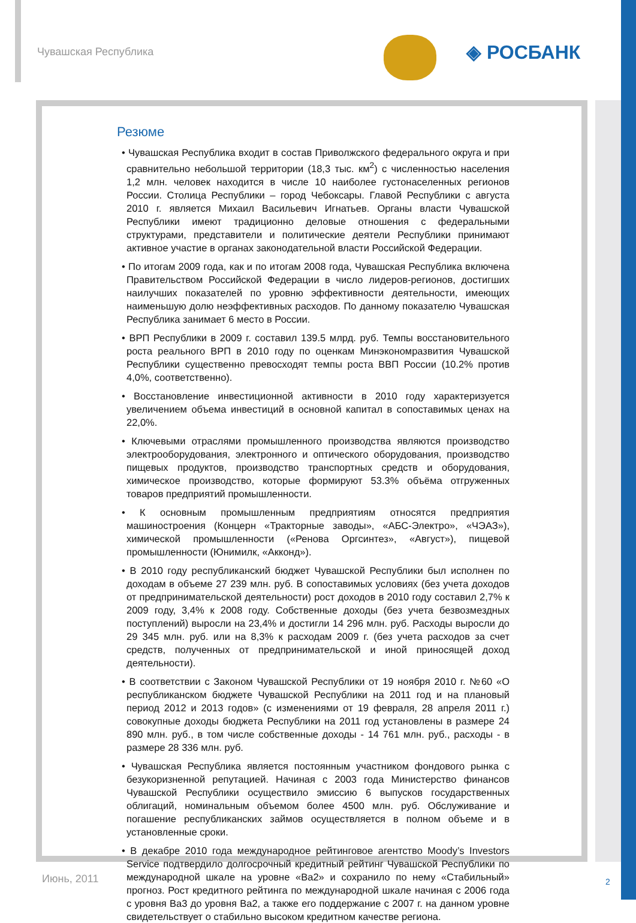Чувашская Республика ◈ РОСБАНК
Резюме
• Чувашская Республика входит в состав Приволжского федерального округа и при сравнительно небольшой территории (18,3 тыс. км<sup>2</sup>) с численностью населения 1,2 млн. человек находится в числе 10 наиболее густонаселенных регионов России. Столица Республики – город Чебоксары. Главой Республики с августа 2010 г. является Михаил Васильевич Игнатьев. Органы власти Чувашской Республики имеют традиционно деловые отношения с федеральными структурами, представители и политические деятели Республики принимают активное участие в органах законодательной власти Российской Федерации.
• По итогам 2009 года, как и по итогам 2008 года, Чувашская Республика включена Правительством Российской Федерации в число лидеров-регионов, достигших наилучших показателей по уровню эффективности деятельности, имеющих наименьшую долю неэффективных расходов. По данному показателю Чувашская Республика занимает 6 место в России.
• ВРП Республики в 2009 г. составил 139.5 млрд. руб. Темпы восстановительного роста реального ВРП в 2010 году по оценкам Минэкономразвития Чувашской Республики существенно превосходят темпы роста ВВП России (10.2% против 4,0%, соответственно).
• Восстановление инвестиционной активности в 2010 году характеризуется увеличением объема инвестиций в основной капитал в сопоставимых ценах на 22,0%.
• Ключевыми отраслями промышленного производства являются производство электрооборудования, электронного и оптического оборудования, производство пищевых продуктов, производство транспортных средств и оборудования, химическое производство, которые формируют 53.3% объёма отгруженных товаров предприятий промышленности.
• К основным промышленным предприятиям относятся предприятия машиностроения (Концерн «Тракторные заводы», «АБС-Электро», «ЧЭАЗ»), химической промышленности («Ренова Оргсинтез», «Август»), пищевой промышленности (Юнимилк, «Акконд»).
• В 2010 году республиканский бюджет Чувашской Республики был исполнен по доходам в объеме 27 239 млн. руб. В сопоставимых условиях (без учета доходов от предпринимательской деятельности) рост доходов в 2010 году составил 2,7% к 2009 году, 3,4% к 2008 году. Собственные доходы (без учета безвозмездных поступлений) выросли на 23,4% и достигли 14 296 млн. руб. Расходы выросли до 29 345 млн. руб. или на 8,3% к расходам 2009 г. (без учета расходов за счет средств, полученных от предпринимательской и иной приносящей доход деятельности).
• В соответствии с Законом Чувашской Республики от 19 ноября 2010 г. №60 «О республиканском бюджете Чувашской Республики на 2011 год и на плановый период 2012 и 2013 годов» (с изменениями от 19 февраля, 28 апреля 2011 г.) совокупные доходы бюджета Республики на 2011 год установлены в размере 24 890 млн. руб., в том числе собственные доходы - 14 761 млн. руб., расходы - в размере 28 336 млн. руб.
• Чувашская Республика является постоянным участником фондового рынка с безукоризненной репутацией. Начиная с 2003 года Министерство финансов Чувашской Республики осуществило эмиссию 6 выпусков государственных облигаций, номинальным объемом более 4500 млн. руб. Обслуживание и погашение республиканских займов осуществляется в полном объеме и в установленные сроки.
• В декабре 2010 года международное рейтинговое агентство Moody’s Investors Service подтвердило долгосрочный кредитный рейтинг Чувашской Республики по международной шкале на уровне «Ba2» и сохранило по нему «Стабильный» прогноз. Рост кредитного рейтинга по международной шкале начиная с 2006 года с уровня Ba3 до уровня Ba2, а также его поддержание с 2007 г. на данном уровне свидетельствует о стабильно высоком кредитном качестве региона.
Июнь, 2011 2